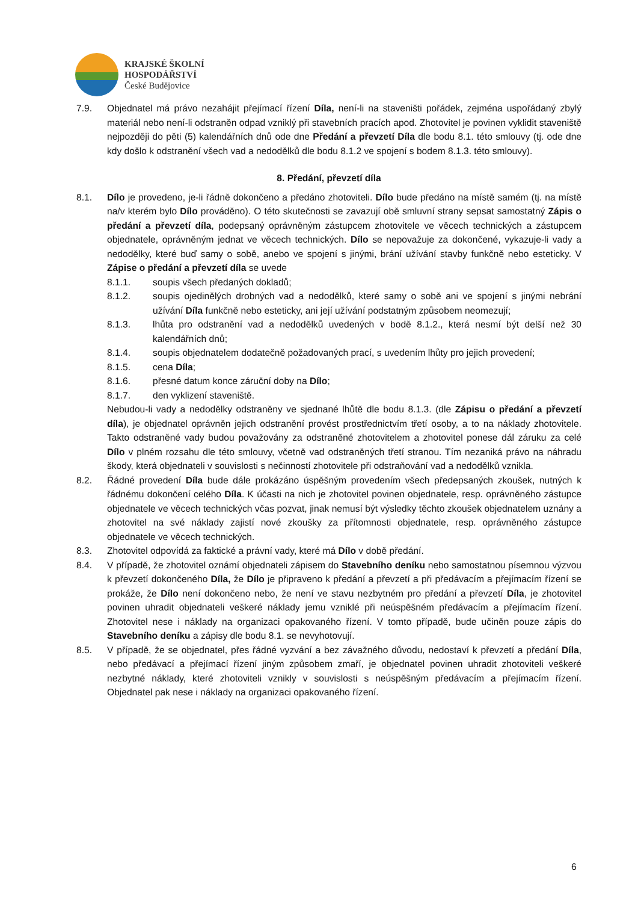KRAJSKÉ ŠKOLNÍ
HOSPODÁŘSTVÍ
České Budějovice
7.9. Objednatel má právo nezahájit přejímací řízení Díla, není-li na staveništi pořádek, zejména uspořádaný zbylý materiál nebo není-li odstraněn odpad vzniklý při stavebních pracích apod. Zhotovitel je povinen vyklidit staveniště nejpozději do pěti (5) kalendářních dnů ode dne Předání a převzetí Díla dle bodu 8.1. této smlouvy (tj. ode dne kdy došlo k odstranění všech vad a nedodělků dle bodu 8.1.2 ve spojení s bodem 8.1.3. této smlouvy).
8. Předání, převzetí díla
8.1. Dílo je provedeno, je-li řádně dokončeno a předáno zhotoviteli. Dílo bude předáno na místě samém (tj. na místě na/v kterém bylo Dílo prováděno). O této skutečnosti se zavazují obě smluvní strany sepsat samostatný Zápis o předání a převzetí díla, podepsaný oprávněným zástupcem zhotovitele ve věcech technických a zástupcem objednatele, oprávněným jednat ve věcech technických. Dílo se nepovažuje za dokončené, vykazuje-li vady a nedodělky, které buď samy o sobě, anebo ve spojení s jinými, brání užívání stavby funkčně nebo esteticky. V Zápise o předání a převzetí díla se uvede
8.1.1. soupis všech předaných dokladů;
8.1.2. soupis ojedinělých drobných vad a nedodělků, které samy o sobě ani ve spojení s jinými nebrání užívání Díla funkčně nebo esteticky, ani její užívání podstatným způsobem neomezují;
8.1.3. lhůta pro odstranění vad a nedodělků uvedených v bodě 8.1.2., která nesmí být delší než 30 kalendářních dnů;
8.1.4. soupis objednatelem dodatečně požadovaných prací, s uvedením lhůty pro jejich provedení;
8.1.5. cena Díla;
8.1.6. přesné datum konce záruční doby na Dílo;
8.1.7. den vyklizení staveniště.
Nebudou-li vady a nedodělky odstraněny ve sjednané lhůtě dle bodu 8.1.3. (dle Zápisu o předání a převzetí díla), je objednatel oprávněn jejich odstranění provést prostřednictvím třetí osoby, a to na náklady zhotovitele. Takto odstraněné vady budou považovány za odstraněné zhotovitelem a zhotovitel ponese dál záruku za celé Dílo v plném rozsahu dle této smlouvy, včetně vad odstraněných třetí stranou. Tím nezaniká právo na náhradu škody, která objednateli v souvislosti s nečinností zhotovitele při odstraňování vad a nedodělků vznikla.
8.2. Řádné provedení Díla bude dále prokázáno úspěšným provedením všech předepsaných zkoušek, nutných k řádnému dokončení celého Díla. K účasti na nich je zhotovitel povinen objednatele, resp. oprávněného zástupce objednatele ve věcech technických včas pozvat, jinak nemusí být výsledky těchto zkoušek objednatelem uznány a zhotovitel na své náklady zajistí nové zkoušky za přítomnosti objednatele, resp. oprávněného zástupce objednatele ve věcech technických.
8.3. Zhotovitel odpovídá za faktické a právní vady, které má Dílo v době předání.
8.4. V případě, že zhotovitel oznámí objednateli zápisem do Stavebního deníku nebo samostatnou písemnou výzvou k převzetí dokončeného Díla, že Dílo je připraveno k předání a převzetí a při předávacím a přejímacím řízení se prokáže, že Dílo není dokončeno nebo, že není ve stavu nezbytném pro předání a převzetí Díla, je zhotovitel povinen uhradit objednateli veškeré náklady jemu vzniklé při neúspěšném předávacím a přejímacím řízení. Zhotovitel nese i náklady na organizaci opakovaného řízení. V tomto případě, bude učiněn pouze zápis do Stavebního deníku a zápisy dle bodu 8.1. se nevyhotovují.
8.5. V případě, že se objednatel, přes řádné vyzvání a bez závažného důvodu, nedostaví k převzetí a předání Díla, nebo předávací a přejímací řízení jiným způsobem zmaří, je objednatel povinen uhradit zhotoviteli veškeré nezbytné náklady, které zhotoviteli vznikly v souvislosti s neúspěšným předávacím a přejímacím řízení. Objednatel pak nese i náklady na organizaci opakovaného řízení.
6